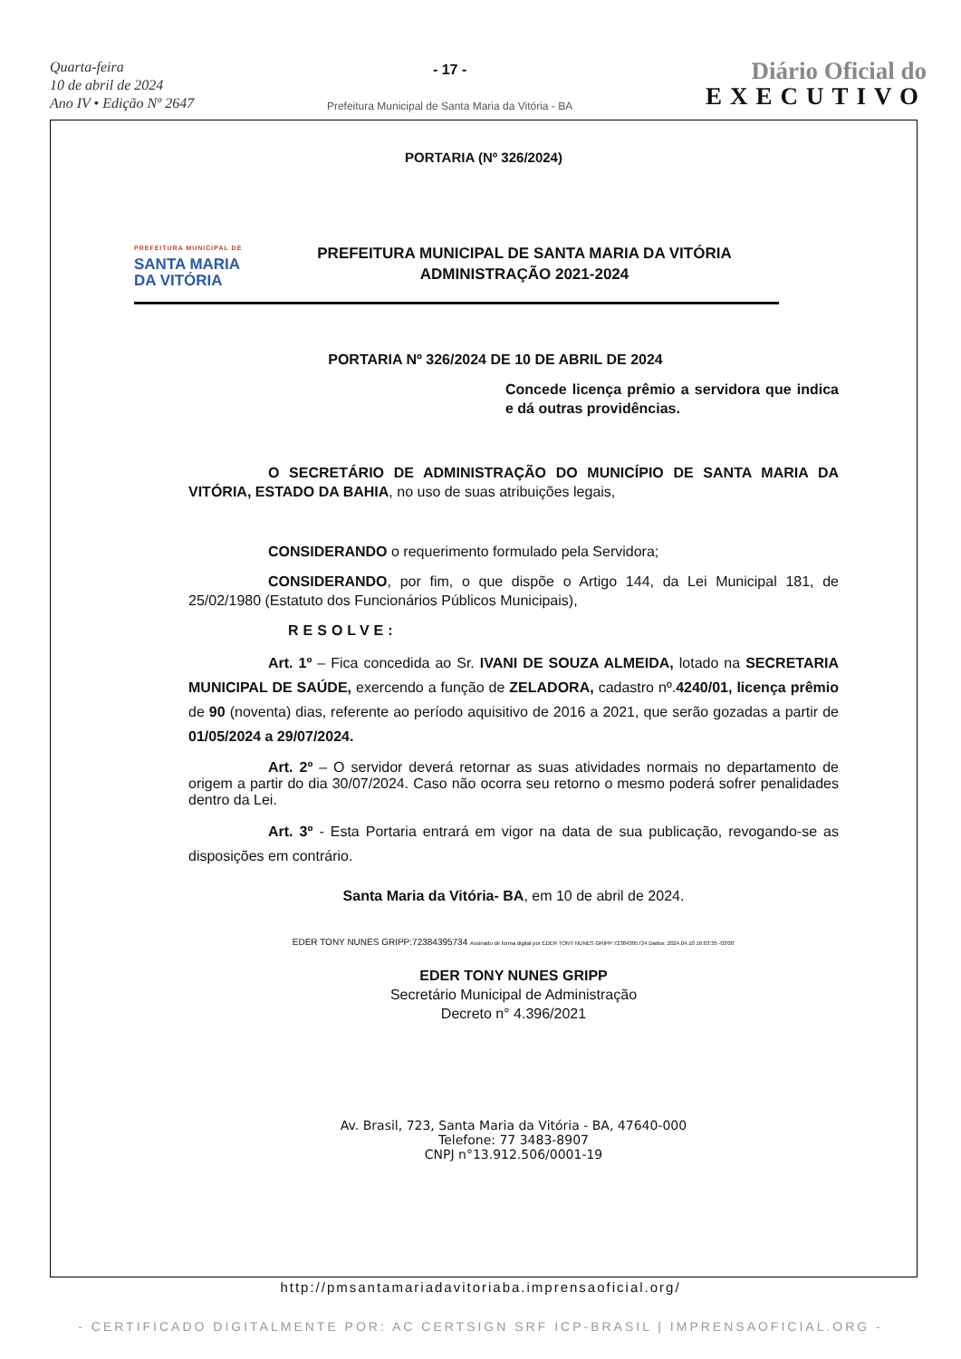Quarta-feira
10 de abril de 2024
Ano IV • Edição Nº 2647
- 17 -
Prefeitura Municipal de Santa Maria da Vitória - BA
Diário Oficial do
EXECUTIVO
PORTARIA (Nº 326/2024)
PREFEITURA MUNICIPAL DE
SANTA MARIA
DA VITÓRIA
PREFEITURA MUNICIPAL DE SANTA MARIA DA VITÓRIA
ADMINISTRAÇÃO 2021-2024
PORTARIA Nº 326/2024 DE 10 DE ABRIL DE 2024
Concede licença prêmio a servidora que indica e dá outras providências.
O SECRETÁRIO DE ADMINISTRAÇÃO DO MUNICÍPIO DE SANTA MARIA DA VITÓRIA, ESTADO DA BAHIA, no uso de suas atribuições legais,
CONSIDERANDO o requerimento formulado pela Servidora;
CONSIDERANDO, por fim, o que dispõe o Artigo 144, da Lei Municipal 181, de 25/02/1980 (Estatuto dos Funcionários Públicos Municipais),
RESOLVE:
Art. 1º – Fica concedida ao Sr. IVANI DE SOUZA ALMEIDA, lotado na SECRETARIA MUNICIPAL DE SAÚDE, exercendo a função de ZELADORA, cadastro nº.4240/01, licença prêmio de 90 (noventa) dias, referente ao período aquisitivo de 2016 a 2021, que serão gozadas a partir de 01/05/2024 a 29/07/2024.
Art. 2º – O servidor deverá retornar as suas atividades normais no departamento de origem a partir do dia 30/07/2024. Caso não ocorra seu retorno o mesmo poderá sofrer penalidades dentro da Lei.
Art. 3º - Esta Portaria entrará em vigor na data de sua publicação, revogando-se as disposições em contrário.
Santa Maria da Vitória- BA, em 10 de abril de 2024.
EDER TONY NUNES GRIPP:72384395734 Assinado de forma digital por EDER TONY NUNES GRIPP:72384395734 Dados: 2024.04.10 16:03:35 -03'00'
EDER TONY NUNES GRIPP
Secretário Municipal de Administração
Decreto n° 4.396/2021
Av. Brasil, 723, Santa Maria da Vitória - BA, 47640-000
Telefone: 77 3483-8907
CNPJ n°13.912.506/0001-19
http://pmsantamariadavitoriaba.imprensaoficial.org/
- CERTIFICADO DIGITALMENTE POR: AC CERTSIGN SRF ICP-BRASIL | IMPRENSAOFICIAL.ORG -